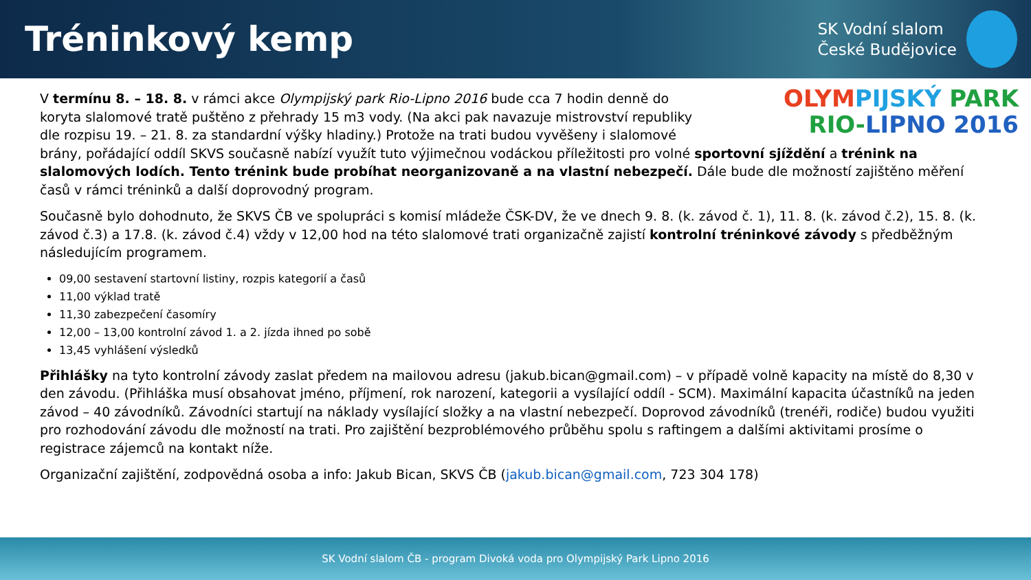Tréninkový kemp
SK Vodní slalom
České Budějovice
OLYM PIJSKÝ PARK
RIO-LIPNO 2016
V termínu 8. – 18. 8. v rámci akce Olympijský park Rio-Lipno 2016 bude cca 7 hodin denně do koryta slalomové tratě puštěno z přehrady 15 m3 vody. (Na akci pak navazuje mistrovství republiky dle rozpisu 19. – 21. 8. za standardní výšky hladiny.) Protože na trati budou vyvěšeny i slalomové brány, pořádající oddíl SKVS současně nabízí využít tuto výjimečnou vodáckou příležitosti pro volné sportovní sjíždění a trénink na slalomových lodích. Tento trénink bude probíhat neorganizovaně a na vlastní nebezpečí. Dále bude dle možností zajištěno měření časů v rámci tréninků a další doprovodný program.
Současně bylo dohodnuto, že SKVS ČB ve spolupráci s komisí mládeže ČSK-DV, že ve dnech 9. 8. (k. závod č. 1), 11. 8. (k. závod č.2), 15. 8. (k. závod č.3) a 17.8. (k. závod č.4) vždy v 12,00 hod na této slalomové trati organizačně zajistí kontrolní tréninkové závody s předběžným následujícím programem.
09,00 sestavení startovní listiny, rozpis kategorií a časů
11,00 výklad tratě
11,30 zabezpečení časomíry
12,00 – 13,00 kontrolní závod 1. a 2. jízda ihned po sobě
13,45 vyhlášení výsledků
Přihlášky na tyto kontrolní závody zaslat předem na mailovou adresu (jakub.bican@gmail.com) – v případě volně kapacity na místě do 8,30 v den závodu. (Přihláška musí obsahovat jméno, příjmení, rok narození, kategorii a vysílající oddíl - SCM). Maximální kapacita účastníků na jeden závod – 40 závodníků. Závodníci startují na náklady vysílající složky a na vlastní nebezpečí. Doprovod závodníků (trenéři, rodiče) budou využiti pro rozhodování závodu dle možností na trati. Pro zajištění bezproblémového průběhu spolu s raftingem a dalšími aktivitami prosíme o registrace zájemců na kontakt níže.
Organizační zajištění, zodpovědná osoba a info: Jakub Bican, SKVS ČB (jakub.bican@gmail.com, 723 304 178)
SK Vodní slalom ČB - program Divoká voda pro Olympijský Park Lipno 2016